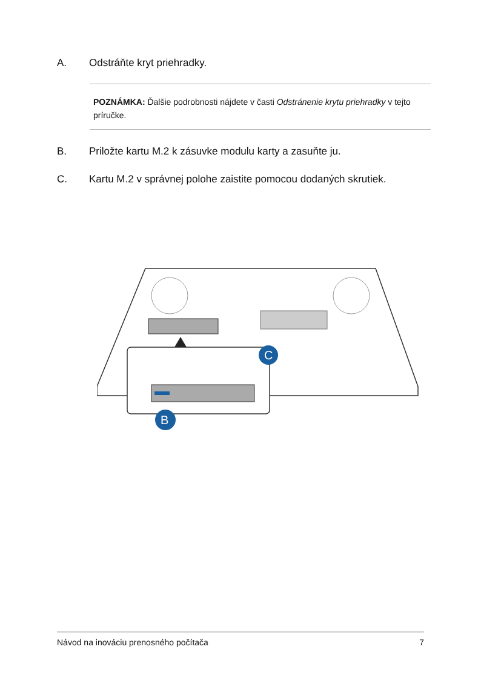A. Odstráňte kryt priehradky.
POZNÁMKA: Ďalšie podrobnosti nájdete v časti Odstránenie krytu priehradky v tejto príručke.
B. Priložte kartu M.2 k zásuvke modulu karty a zasuňte ju.
C. Kartu M.2 v správnej polohe zaistite pomocou dodaných skrutiek.
C
B
Návod na inováciu prenosného počítača 7